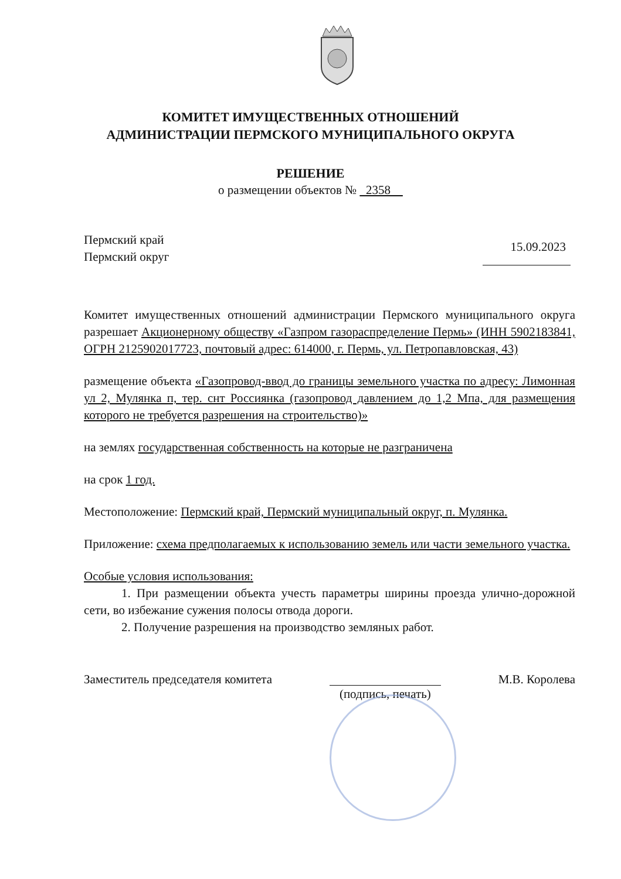КОМИТЕТ ИМУЩЕСТВЕННЫХ ОТНОШЕНИЙ
АДМИНИСТРАЦИИ ПЕРМСКОГО МУНИЦИПАЛЬНОГО ОКРУГА
РЕШЕНИЕ
о размещении объектов № 2358
Пермский край
Пермский округ
15.09.2023
Комитет имущественных отношений администрации Пермского муниципального округа разрешает Акционерному обществу «Газпром газораспределение Пермь» (ИНН 5902183841, ОГРН 2125902017723, почтовый адрес: 614000, г. Пермь, ул. Петропавловская, 43)
размещение объекта «Газопровод-ввод до границы земельного участка по адресу: Лимонная ул 2, Мулянка п, тер. снт Россиянка (газопровод давлением до 1,2 Мпа, для размещения которого не требуется разрешения на строительство)»
на землях государственная собственность на которые не разграничена
на срок 1 год.
Местоположение: Пермский край, Пермский муниципальный округ, п. Мулянка.
Приложение: схема предполагаемых к использованию земель или части земельного участка.
Особые условия использования:
1. При размещении объекта учесть параметры ширины проезда улично-дорожной сети, во избежание сужения полосы отвода дороги.
2. Получение разрешения на производство земляных работ.
Заместитель председателя комитета
(подпись, печать)
М.В. Королева